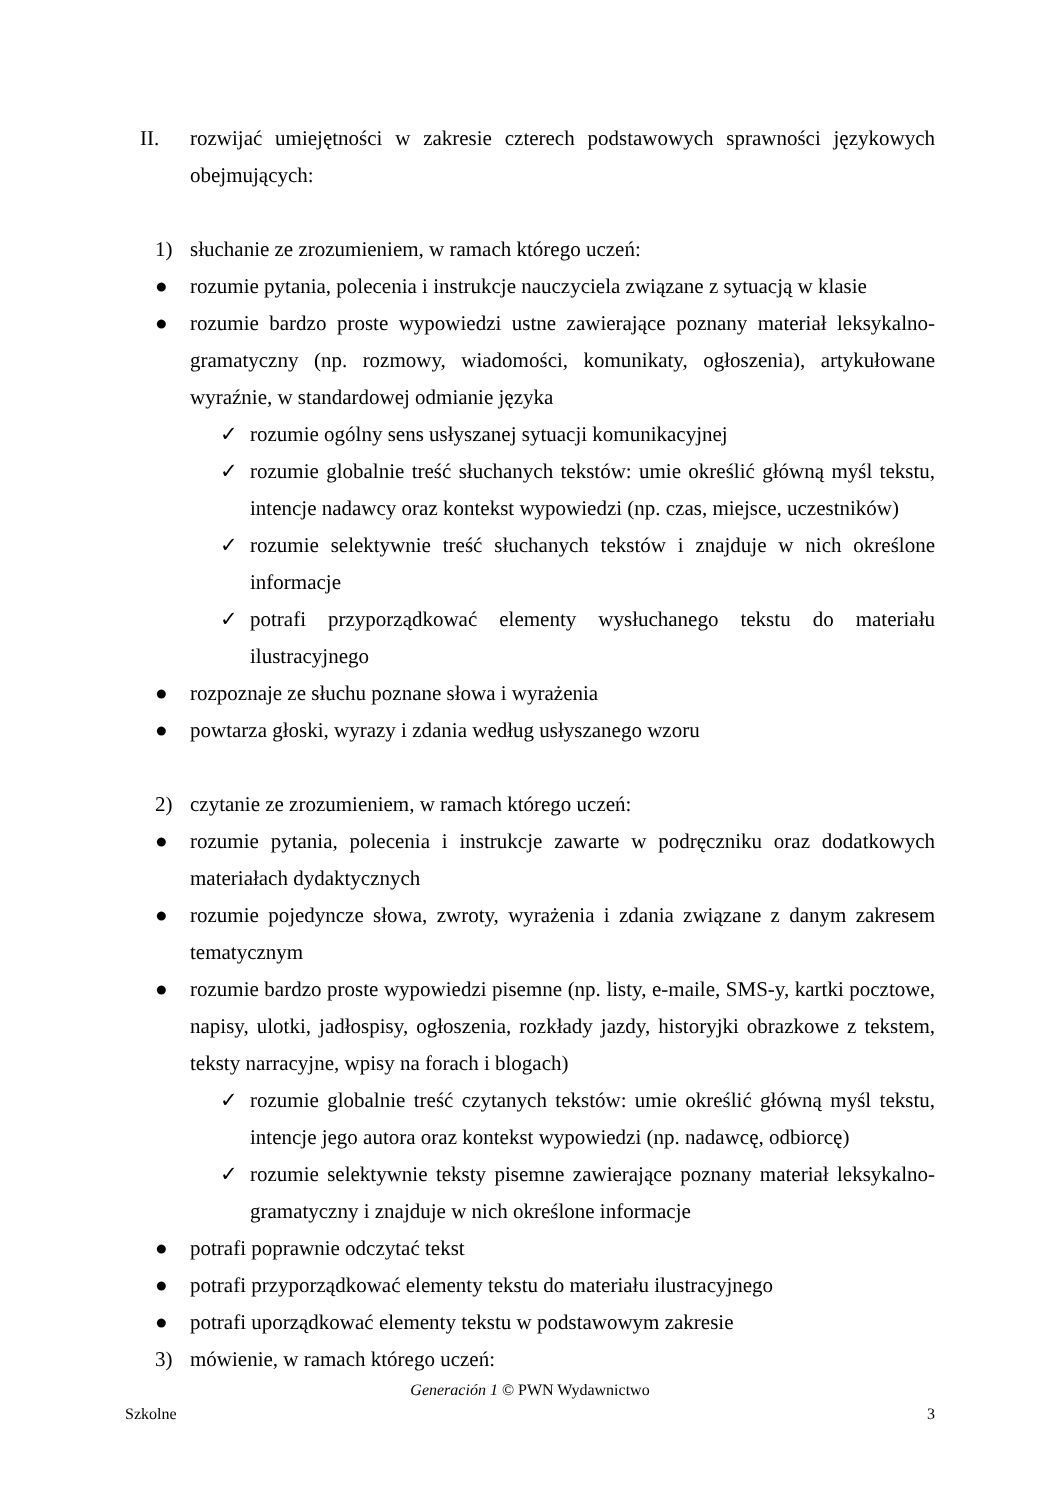II. rozwijać umiejętności w zakresie czterech podstawowych sprawności językowych obejmujących:
1) słuchanie ze zrozumieniem, w ramach którego uczeń:
● rozumie pytania, polecenia i instrukcje nauczyciela związane z sytuacją w klasie
● rozumie bardzo proste wypowiedzi ustne zawierające poznany materiał leksykalno-gramatyczny (np. rozmowy, wiadomości, komunikaty, ogłoszenia), artykułowane wyraźnie, w standardowej odmianie języka
✓ rozumie ogólny sens usłyszanej sytuacji komunikacyjnej
✓ rozumie globalnie treść słuchanych tekstów: umie określić główną myśl tekstu, intencje nadawcy oraz kontekst wypowiedzi (np. czas, miejsce, uczestników)
✓ rozumie selektywnie treść słuchanych tekstów i znajduje w nich określone informacje
✓ potrafi przyporządkować elementy wysłuchanego tekstu do materiału ilustracyjnego
● rozpoznaje ze słuchu poznane słowa i wyrażenia
● powtarza głoski, wyrazy i zdania według usłyszanego wzoru
2) czytanie ze zrozumieniem, w ramach którego uczeń:
● rozumie pytania, polecenia i instrukcje zawarte w podręczniku oraz dodatkowych materiałach dydaktycznych
● rozumie pojedyncze słowa, zwroty, wyrażenia i zdania związane z danym zakresem tematycznym
● rozumie bardzo proste wypowiedzi pisemne (np. listy, e-maile, SMS-y, kartki pocztowe, napisy, ulotki, jadłospisy, ogłoszenia, rozkłady jazdy, historyjki obrazkowe z tekstem, teksty narracyjne, wpisy na forach i blogach)
✓ rozumie globalnie treść czytanych tekstów: umie określić główną myśl tekstu, intencje jego autora oraz kontekst wypowiedzi (np. nadawcę, odbiorcę)
✓ rozumie selektywnie teksty pisemne zawierające poznany materiał leksykalno-gramatyczny i znajduje w nich określone informacje
● potrafi poprawnie odczytać tekst
● potrafi przyporządkować elementy tekstu do materiału ilustracyjnego
● potrafi uporządkować elementy tekstu w podstawowym zakresie
3) mówienie, w ramach którego uczeń:
Generación 1 © PWN Wydawnictwo
Szkolne 3